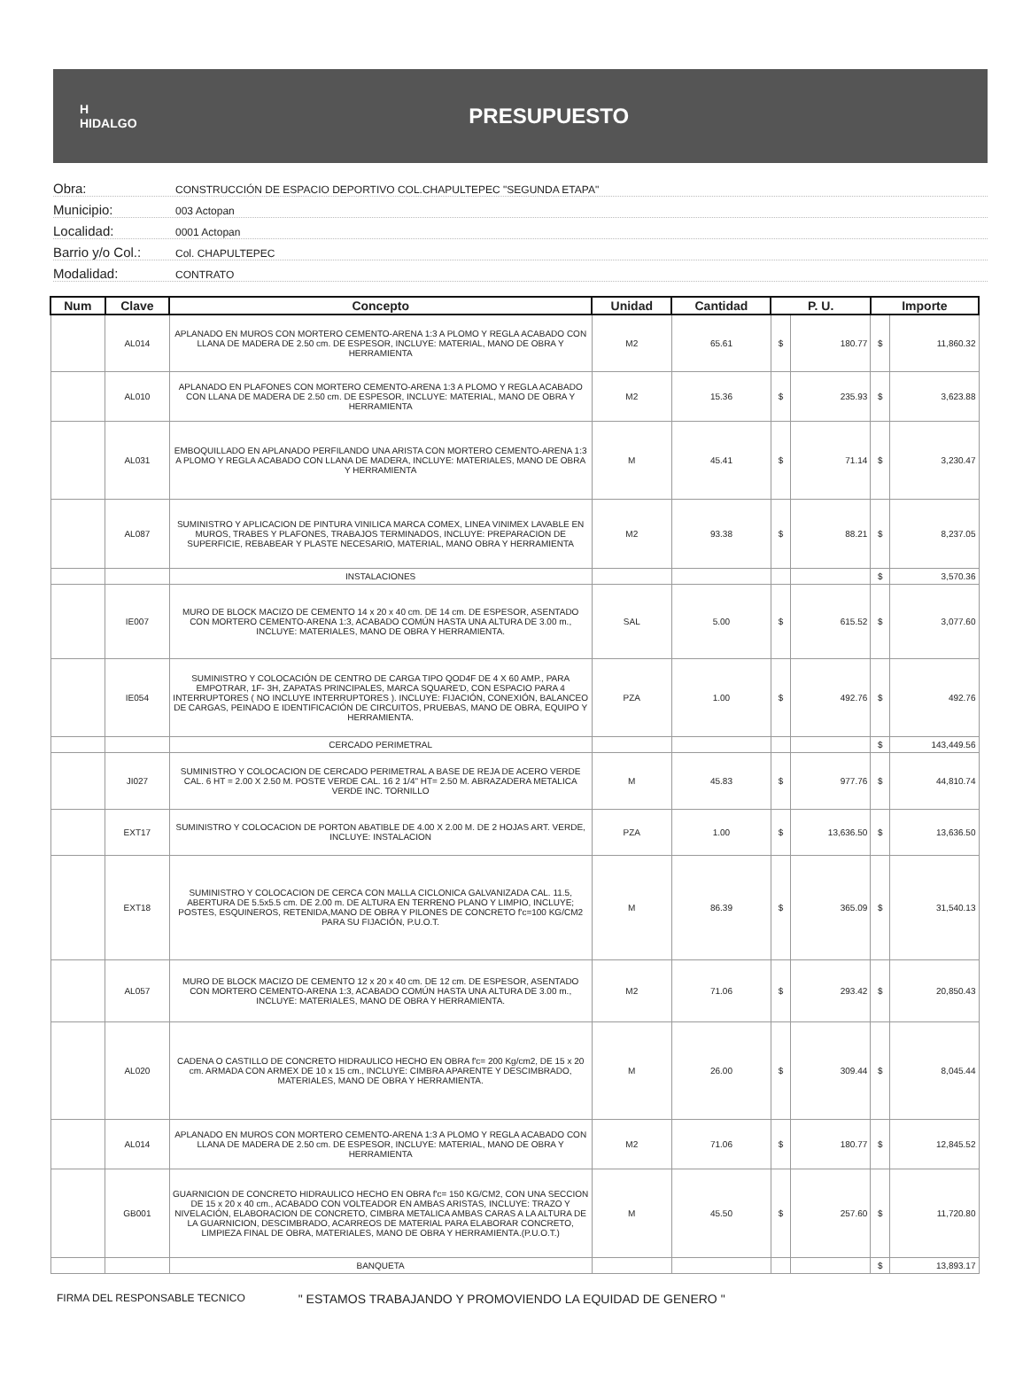H
HIDALGO
PRESUPUESTO
Obra: CONSTRUCCIÓN DE ESPACIO DEPORTIVO COL.CHAPULTEPEC "SEGUNDA ETAPA"
Municipio: 003 Actopan
Localidad: 0001 Actopan
Barrio y/o Col.: Col. CHAPULTEPEC
Modalidad: CONTRATO
| Num | Clave | Concepto | Unidad | Cantidad | P. U. | | Importe | |
| --- | --- | --- | --- | --- | --- | --- | --- | --- |
| | AL014 | APLANADO EN MUROS CON MORTERO CEMENTO-ARENA 1:3 A PLOMO Y REGLA ACABADO CON LLANA DE MADERA DE 2.50 cm. DE ESPESOR, INCLUYE: MATERIAL, MANO DE OBRA Y HERRAMIENTA | M2 | 65.61 | $ | 180.77 | $ | 11,860.32 |
| | AL010 | APLANADO EN PLAFONES CON MORTERO CEMENTO-ARENA 1:3 A PLOMO Y REGLA ACABADO CON LLANA DE MADERA DE 2.50 cm. DE ESPESOR, INCLUYE: MATERIAL, MANO DE OBRA Y HERRAMIENTA | M2 | 15.36 | $ | 235.93 | $ | 3,623.88 |
| | AL031 | EMBOQUILLADO EN APLANADO PERFILANDO UNA ARISTA CON MORTERO CEMENTO-ARENA 1:3 A PLOMO Y REGLA ACABADO CON LLANA DE MADERA, INCLUYE: MATERIALES, MANO DE OBRA Y HERRAMIENTA | M | 45.41 | $ | 71.14 | $ | 3,230.47 |
| | AL087 | SUMINISTRO Y APLICACION DE PINTURA VINILICA MARCA COMEX, LINEA VINIMEX LAVABLE EN MUROS, TRABES Y PLAFONES, TRABAJOS TERMINADOS, INCLUYE: PREPARACION DE SUPERFICIE, REBABEAR Y PLASTE NECESARIO, MATERIAL, MANO OBRA Y HERRAMIENTA | M2 | 93.38 | $ | 88.21 | $ | 8,237.05 |
| | | INSTALACIONES | | | | | $ | 3,570.36 |
| | IE007 | MURO DE BLOCK MACIZO DE CEMENTO 14 x 20 x 40 cm. DE 14 cm. DE ESPESOR, ASENTADO CON MORTERO CEMENTO-ARENA 1:3, ACABADO COMÚN HASTA UNA ALTURA DE 3.00 m., INCLUYE: MATERIALES, MANO DE OBRA Y HERRAMIENTA. | SAL | 5.00 | $ | 615.52 | $ | 3,077.60 |
| | IE054 | SUMINISTRO Y COLOCACIÓN DE CENTRO DE CARGA TIPO QOD4F DE 4 X 60 AMP., PARA EMPOTRAR, 1F- 3H, ZAPATAS PRINCIPALES, MARCA SQUARE'D, CON ESPACIO PARA 4 INTERRUPTORES ( NO INCLUYE INTERRUPTORES ). INCLUYE: FIJACIÓN, CONEXIÓN, BALANCEO DE CARGAS, PEINADO E IDENTIFICACIÓN DE CIRCUITOS, PRUEBAS, MANO DE OBRA, EQUIPO Y HERRAMIENTA. | PZA | 1.00 | $ | 492.76 | $ | 492.76 |
| | | CERCADO PERIMETRAL | | | | | $ | 143,449.56 |
| | JI027 | SUMINISTRO Y COLOCACION DE CERCADO PERIMETRAL A BASE DE REJA DE ACERO VERDE CAL. 6 HT = 2.00 X 2.50 M. POSTE VERDE CAL. 16 2 1/4" HT= 2.50 M. ABRAZADERA METALICA VERDE INC. TORNILLO | M | 45.83 | $ | 977.76 | $ | 44,810.74 |
| | EXT17 | SUMINISTRO Y COLOCACION DE PORTON ABATIBLE DE 4.00 X 2.00 M. DE 2 HOJAS ART. VERDE, INCLUYE: INSTALACION | PZA | 1.00 | $ | 13,636.50 | $ | 13,636.50 |
| | EXT18 | SUMINISTRO Y COLOCACION DE CERCA CON MALLA CICLONICA GALVANIZADA CAL. 11.5, ABERTURA DE 5.5x5.5 cm. DE 2.00 m. DE ALTURA EN TERRENO PLANO Y LIMPIO, INCLUYE; POSTES, ESQUINEROS, RETENIDA,MANO DE OBRA Y PILONES DE CONCRETO f'c=100 KG/CM2 PARA SU FIJACIÓN, P.U.O.T. | M | 86.39 | $ | 365.09 | $ | 31,540.13 |
| | AL057 | MURO DE BLOCK MACIZO DE CEMENTO 12 x 20 x 40 cm. DE 12 cm. DE ESPESOR, ASENTADO CON MORTERO CEMENTO-ARENA 1:3, ACABADO COMÚN HASTA UNA ALTURA DE 3.00 m., INCLUYE: MATERIALES, MANO DE OBRA Y HERRAMIENTA. | M2 | 71.06 | $ | 293.42 | $ | 20,850.43 |
| | AL020 | CADENA O CASTILLO DE CONCRETO HIDRAULICO HECHO EN OBRA f'c= 200 Kg/cm2, DE 15 x 20 cm. ARMADA CON ARMEX DE 10 x 15 cm., INCLUYE: CIMBRA APARENTE Y DESCIMBRADO, MATERIALES, MANO DE OBRA Y HERRAMIENTA. | M | 26.00 | $ | 309.44 | $ | 8,045.44 |
| | AL014 | APLANADO EN MUROS CON MORTERO CEMENTO-ARENA 1:3 A PLOMO Y REGLA ACABADO CON LLANA DE MADERA DE 2.50 cm. DE ESPESOR, INCLUYE: MATERIAL, MANO DE OBRA Y HERRAMIENTA | M2 | 71.06 | $ | 180.77 | $ | 12,845.52 |
| | GB001 | GUARNICION DE CONCRETO HIDRAULICO HECHO EN OBRA f'c= 150 KG/CM2, CON UNA SECCION DE 15 x 20 x 40 cm., ACABADO CON VOLTEADOR EN AMBAS ARISTAS, INCLUYE: TRAZO Y NIVELACIÓN, ELABORACION DE CONCRETO, CIMBRA METALICA AMBAS CARAS A LA ALTURA DE LA GUARNICION, DESCIMBRADO, ACARREOS DE MATERIAL PARA ELABORAR CONCRETO, LIMPIEZA FINAL DE OBRA, MATERIALES, MANO DE OBRA Y HERRAMIENTA.(P.U.O.T.) | M | 45.50 | $ | 257.60 | $ | 11,720.80 |
| | | BANQUETA | | | | | $ | 13,893.17 |
FIRMA DEL RESPONSABLE TECNICO " ESTAMOS TRABAJANDO Y PROMOVIENDO LA EQUIDAD DE GENERO "